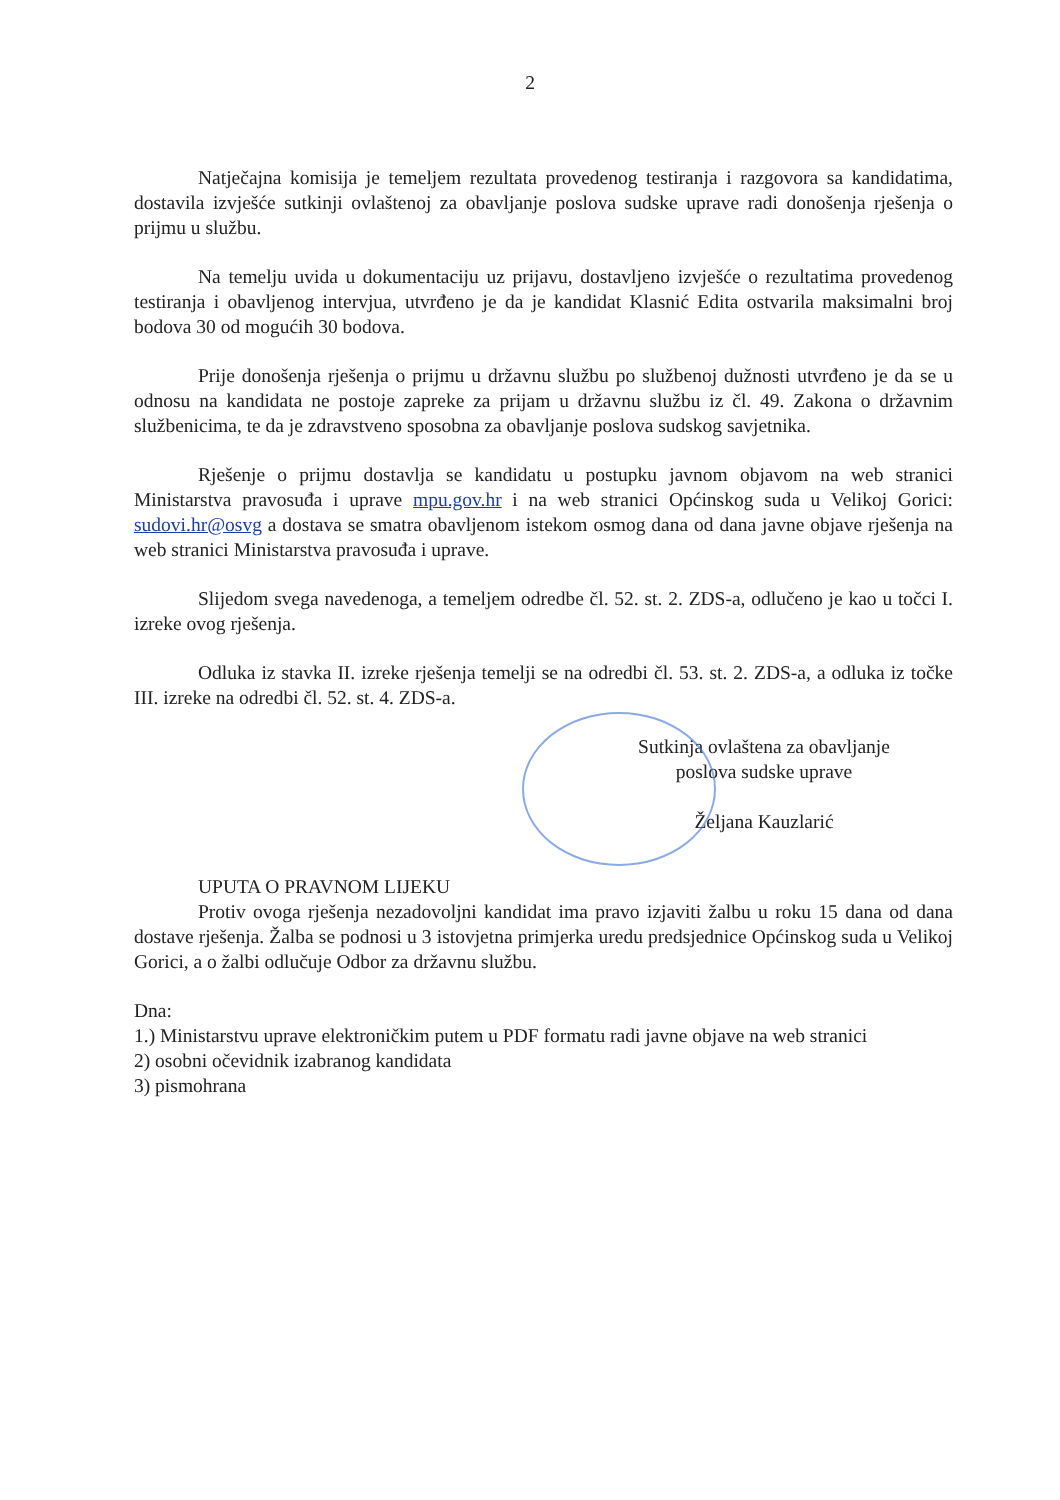2
Natječajna komisija je temeljem rezultata provedenog testiranja i razgovora sa kandidatima, dostavila izvješće sutkinji ovlaštenoj za obavljanje poslova sudske uprave radi donošenja rješenja o prijmu u službu.
Na temelju uvida u dokumentaciju uz prijavu, dostavljeno izvješće o rezultatima provedenog testiranja i obavljenog intervjua, utvrđeno je da je kandidat Klasnić Edita ostvarila maksimalni broj bodova 30 od mogućih 30 bodova.
Prije donošenja rješenja o prijmu u državnu službu po službenoj dužnosti utvrđeno je da se u odnosu na kandidata ne postoje zapreke za prijam u državnu službu iz čl. 49. Zakona o državnim službenicima, te da je zdravstveno sposobna za obavljanje poslova sudskog savjetnika.
Rješenje o prijmu dostavlja se kandidatu u postupku javnom objavom na web stranici Ministarstva pravosuđa i uprave mpu.gov.hr i na web stranici Općinskog suda u Velikoj Gorici: sudovi.hr@osvg a dostava se smatra obavljenom istekom osmog dana od dana javne objave rješenja na web stranici Ministarstva pravosuđa i uprave.
Slijedom svega navedenoga, a temeljem odredbe čl. 52. st. 2. ZDS-a, odlučeno je kao u točci I. izreke ovog rješenja.
Odluka iz stavka II. izreke rješenja temelji se na odredbi čl. 53. st. 2. ZDS-a, a odluka iz točke III. izreke na odredbi čl. 52. st. 4. ZDS-a.
Sutkinja ovlaštena za obavljanje
poslova sudske uprave
Željana Kauzlarić
UPUTA O PRAVNOM LIJEKU
Protiv ovoga rješenja nezadovoljni kandidat ima pravo izjaviti žalbu u roku 15 dana od dana dostave rješenja. Žalba se podnosi u 3 istovjetna primjerka uredu predsjednice Općinskog suda u Velikoj Gorici, a o žalbi odlučuje Odbor za državnu službu.
Dna:
1.) Ministarstvu uprave elektroničkim putem u PDF formatu radi javne objave na web stranici
2) osobni očevidnik izabranog kandidata
3) pismohrana